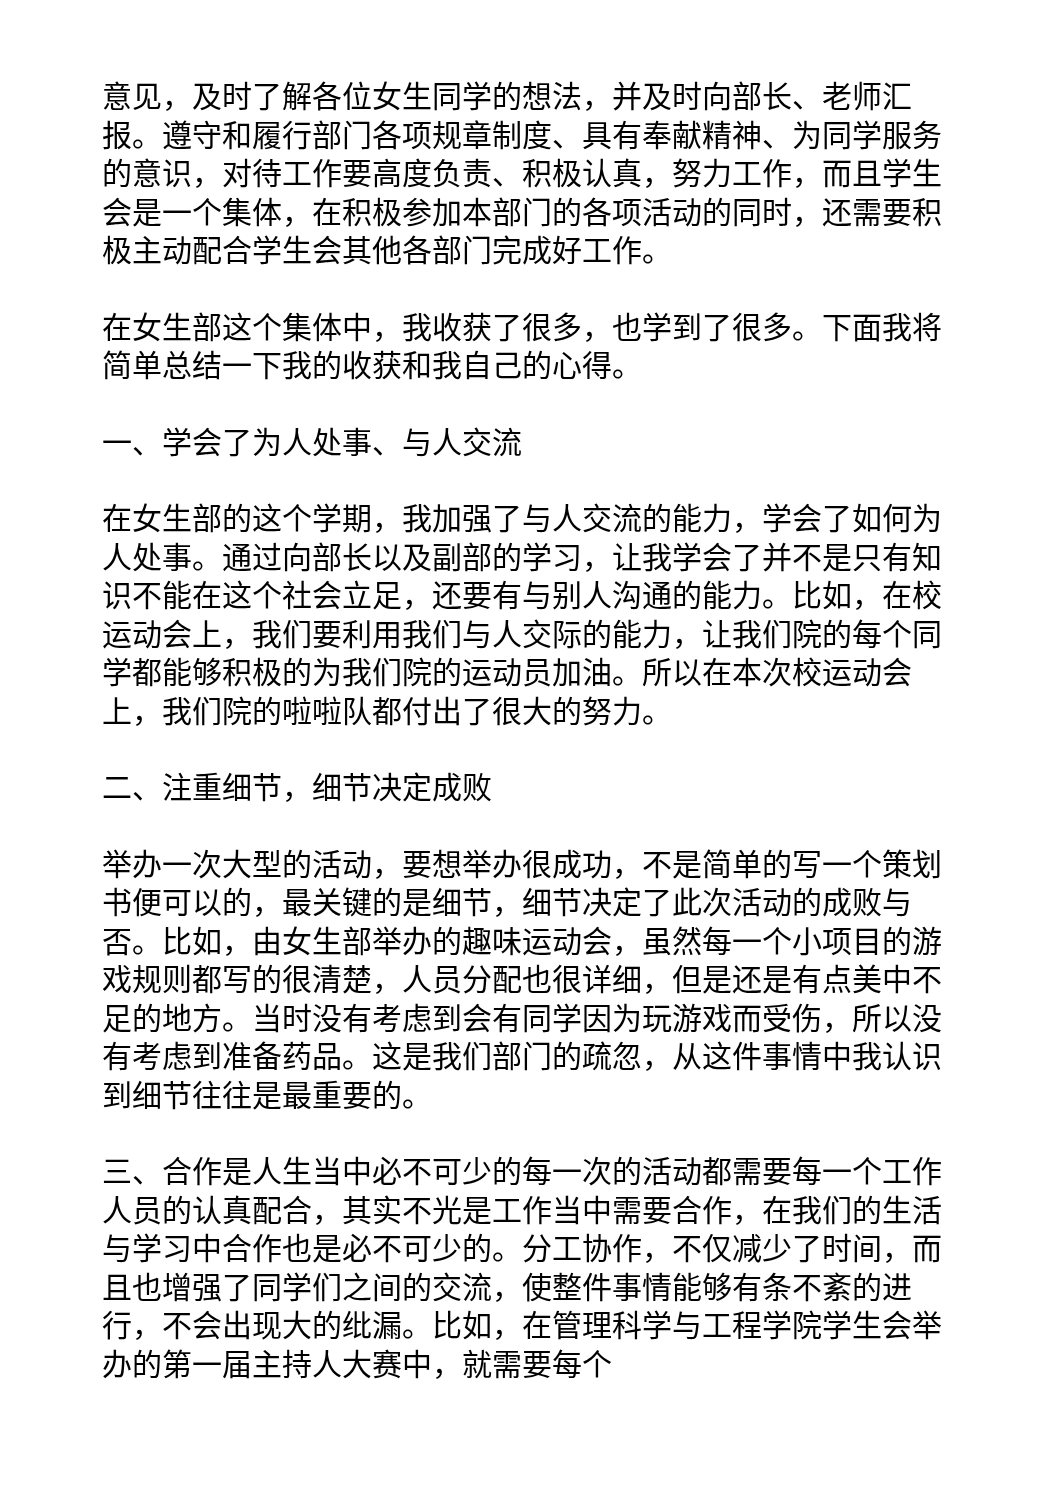意见，及时了解各位女生同学的想法，并及时向部长、老师汇报。遵守和履行部门各项规章制度、具有奉献精神、为同学服务的意识，对待工作要高度负责、积极认真，努力工作，而且学生会是一个集体，在积极参加本部门的各项活动的同时，还需要积极主动配合学生会其他各部门完成好工作。
在女生部这个集体中，我收获了很多，也学到了很多。下面我将简单总结一下我的收获和我自己的心得。
一、学会了为人处事、与人交流
在女生部的这个学期，我加强了与人交流的能力，学会了如何为人处事。通过向部长以及副部的学习，让我学会了并不是只有知识不能在这个社会立足，还要有与别人沟通的能力。比如，在校运动会上，我们要利用我们与人交际的能力，让我们院的每个同学都能够积极的为我们院的运动员加油。所以在本次校运动会上，我们院的啦啦队都付出了很大的努力。
二、注重细节，细节决定成败
举办一次大型的活动，要想举办很成功，不是简单的写一个策划书便可以的，最关键的是细节，细节决定了此次活动的成败与否。比如，由女生部举办的趣味运动会，虽然每一个小项目的游戏规则都写的很清楚，人员分配也很详细，但是还是有点美中不足的地方。当时没有考虑到会有同学因为玩游戏而受伤，所以没有考虑到准备药品。这是我们部门的疏忽，从这件事情中我认识到细节往往是最重要的。
三、合作是人生当中必不可少的每一次的活动都需要每一个工作人员的认真配合，其实不光是工作当中需要合作，在我们的生活与学习中合作也是必不可少的。分工协作，不仅减少了时间，而且也增强了同学们之间的交流，使整件事情能够有条不紊的进行，不会出现大的纰漏。比如，在管理科学与工程学院学生会举办的第一届主持人大赛中，就需要每个